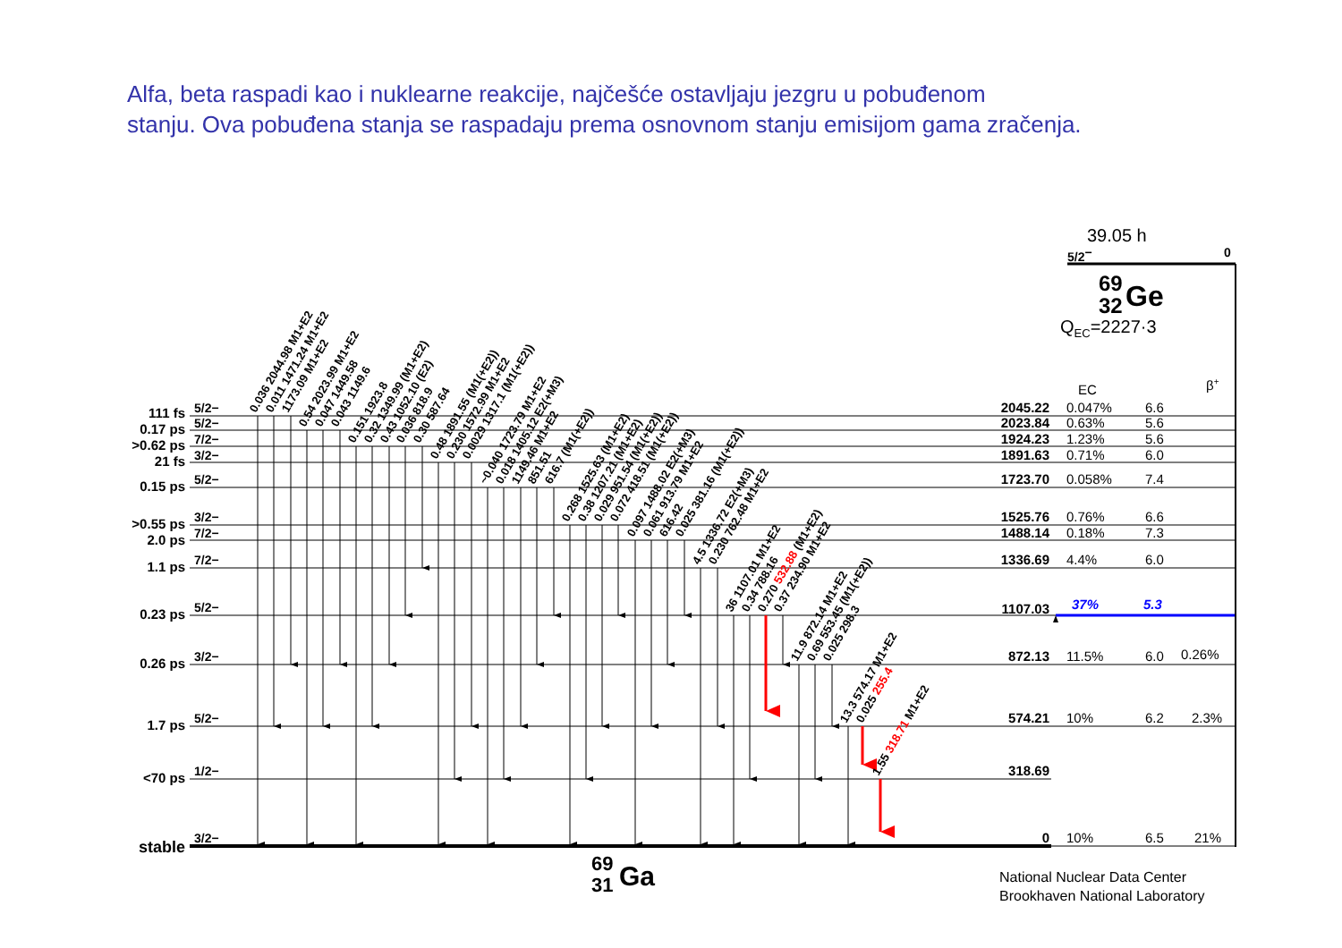Alfa, beta raspadi kao i nuklearne reakcije, najčešće ostavljaju jezgru u pobuđenom
stanju. Ova pobuđena stanja se raspadaju prema osnovnom stanju emisijom gama zračenja.
39.05 h
5/2−
0
69
32
Ge
QEC=2227·3
EC
β+
111 fs
0.17 ps
>0.62 ps
21 fs
0.15 ps
>0.55 ps
2.0 ps
1.1 ps
0.23 ps
0.26 ps
1.7 ps
<70 ps
stable
5/2−
5/2−
7/2−
3/2−
5/2−
3/2−
7/2−
7/2−
5/2−
3/2−
5/2−
1/2−
3/2−
2045.22
2023.84
1924.23
1891.63
1723.70
1525.76
1488.14
1336.69
1107.03
872.13
574.21
318.69
0
0.047%
6.6
0.63%
5.6
1.23%
5.6
0.71%
6.0
0.058%
7.4
0.76%
6.6
0.18%
7.3
4.4%
6.0
37%
5.3
11.5%
6.0
0.26%
10%
6.2
2.3%
10%
6.5
21%
0.036 2044.98 M1+E2
0.011 1471.24 M1+E2
1173.09 M1+E2
0.54 2023.99 M1+E2
0.047 1449.58
0.043 1149.6
0.151 1923.8
0.32 1349.99 (M1+E2)
0.43 1052.10 (E2)
0.036 818.9
0.30 587.64
0.48 1891.55 (M1(+E2))
0.230 1572.99 M1+E2
0.0029 1317.1 (M1(+E2))
~0.040 1723.79 M1+E2
0.018 1405.12 E2(+M3)
1149.46 M1+E2
851.51
616.7 (M1(+E2))
0.268 1525.63 (M1+E2)
0.38 1207.21 (M1+E2)
0.029 951.54 (M1(+E2))
0.072 418.51 (M1(+E2))
0.097 1488.02 E2(+M3)
0.061 913.79 M1+E2
616.42
0.025 381.16 (M1(+E2))
4.5 1336.72 E2(+M3)
0.230 762.48 M1+E2
36 1107.01 M1+E2
0.34 788.16
0.270 532.88 (M1+E2)
0.37 234.90 M1+E2
11.9 872.14 M1+E2
0.69 553.45 (M1(+E2))
0.025 298.3
13.3 574.17 M1+E2
0.025 255.4
1.55 318.71 M1+E2
69
31
Ga
National Nuclear Data Center
Brookhaven National Laboratory